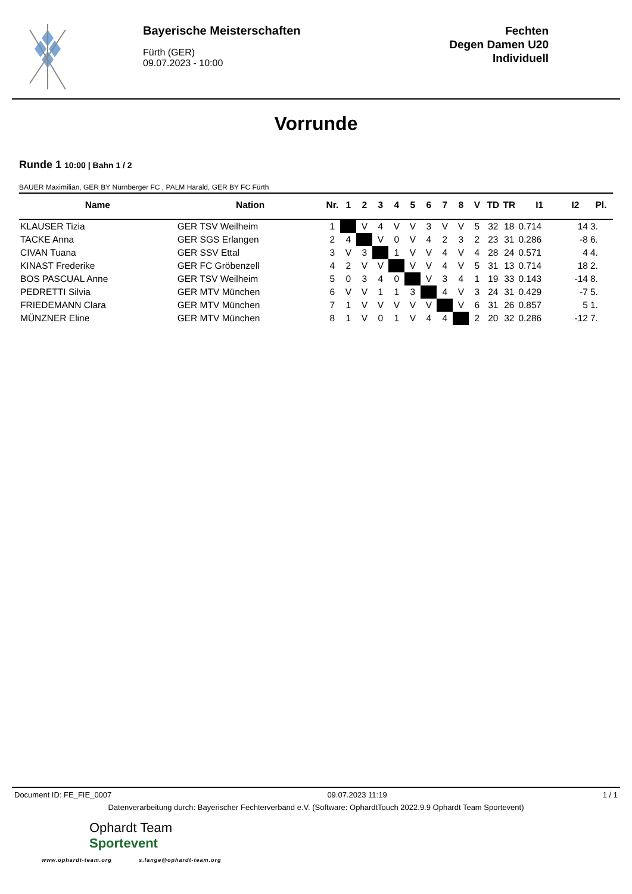Bayerische Meisterschaften
Fürth (GER)
09.07.2023 - 10:00
Fechten
Degen Damen U20
Individuell
Vorrunde
Runde 1 10:00 | Bahn 1 / 2
BAUER Maximilian, GER BY Nürnberger FC , PALM Harald, GER BY FC Fürth
| Name | Nation | Nr. | 1 | 2 | 3 | 4 | 5 | 6 | 7 | 8 | V | TD | TR | I1 | I2 | Pl. |
| --- | --- | --- | --- | --- | --- | --- | --- | --- | --- | --- | --- | --- | --- | --- | --- | --- |
| KLAUSER Tizia | GER TSV Weilheim | 1 | | V | 4 | V | V | 3 | V | V | 5 | 32 | 18 | 0.714 | 14 | 3. |
| TACKE Anna | GER SGS Erlangen | 2 | 4 | | V | 0 | V | 4 | 2 | 3 | 2 | 23 | 31 | 0.286 | -8 | 6. |
| CIVAN Tuana | GER SSV Ettal | 3 | V | 3 | | 1 | V | V | 4 | V | 4 | 28 | 24 | 0.571 | 4 | 4. |
| KINAST Frederike | GER FC Gröbenzell | 4 | 2 | V | V | | V | V | 4 | V | 5 | 31 | 13 | 0.714 | 18 | 2. |
| BOS PASCUAL Anne | GER TSV Weilheim | 5 | 0 | 3 | 4 | 0 | | V | 3 | 4 | 1 | 19 | 33 | 0.143 | -14 | 8. |
| PEDRETTI Silvia | GER MTV München | 6 | V | V | 1 | 1 | 3 | | 4 | V | 3 | 24 | 31 | 0.429 | -7 | 5. |
| FRIEDEMANN Clara | GER MTV München | 7 | 1 | V | V | V | V | V | | V | 6 | 31 | 26 | 0.857 | 5 | 1. |
| MÜNZNER Eline | GER MTV München | 8 | 1 | V | 0 | 1 | V | 4 | 4 | | 2 | 20 | 32 | 0.286 | -12 | 7. |
Document ID: FE_FIE_0007 09.07.2023 11:19 1 / 1
Datenverarbeitung durch: Bayerischer Fechterverband e.V. (Software: OphardtTouch 2022.9.9 Ophardt Team Sportevent)
Ophardt Team
Sportevent
www.ophardt-team.org s.lange@ophardt-team.org